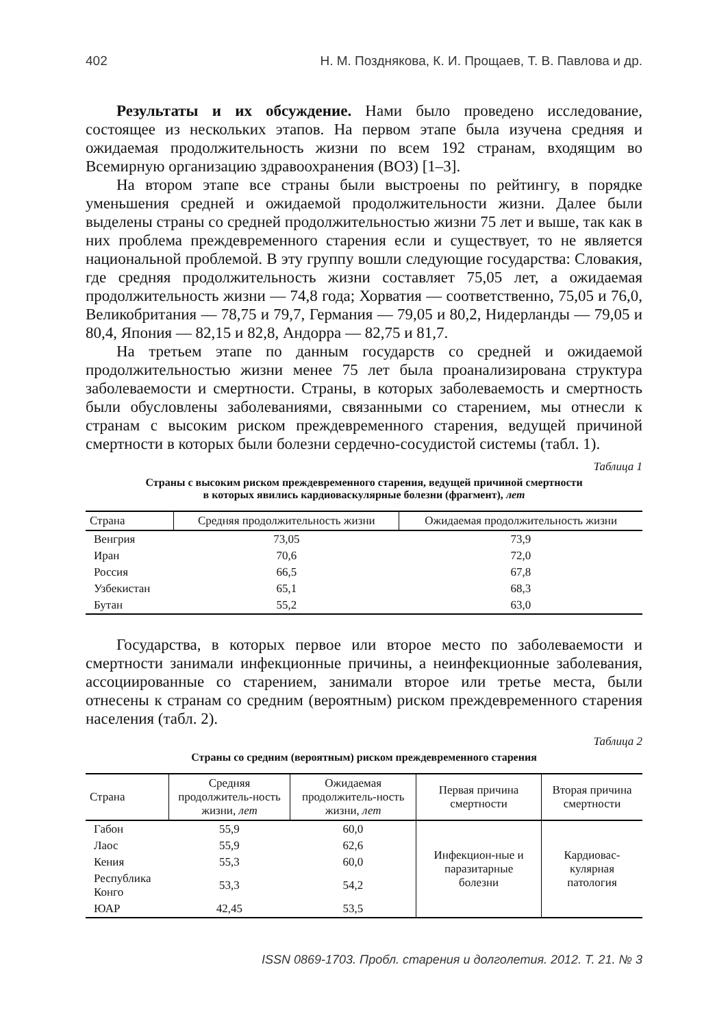402 Н. М. Позднякова, К. И. Прощаев, Т. В. Павлова и др.
Результаты и их обсуждение. Нами было проведено исследование, состоящее из нескольких этапов. На первом этапе была изучена средняя и ожидаемая продолжительность жизни по всем 192 странам, входящим во Всемирную организацию здравоохранения (ВОЗ) [1–3].
На втором этапе все страны были выстроены по рейтингу, в порядке уменьшения средней и ожидаемой продолжительности жизни. Далее были выделены страны со средней продолжительностью жизни 75 лет и выше, так как в них проблема преждевременного старения если и существует, то не является национальной проблемой. В эту группу вошли следующие государства: Словакия, где средняя продолжительность жизни составляет 75,05 лет, а ожидаемая продолжительность жизни — 74,8 года; Хорватия — соответственно, 75,05 и 76,0, Великобритания — 78,75 и 79,7, Германия — 79,05 и 80,2, Нидерланды — 79,05 и 80,4, Япония — 82,15 и 82,8, Андорра — 82,75 и 81,7.
На третьем этапе по данным государств со средней и ожидаемой продолжительностью жизни менее 75 лет была проанализирована структура заболеваемости и смертности. Страны, в которых заболеваемость и смертность были обусловлены заболеваниями, связанными со старением, мы отнесли к странам с высоким риском преждевременного старения, ведущей причиной смертности в которых были болезни сердечно-сосудистой системы (табл. 1).
Таблица 1
Страны с высоким риском преждевременного старения, ведущей причиной смертности
в которых явились кардиоваскулярные болезни (фрагмент), лет
| Страна | Средняя продолжительность жизни | Ожидаемая продолжительность жизни |
| --- | --- | --- |
| Венгрия | 73,05 | 73,9 |
| Иран | 70,6 | 72,0 |
| Россия | 66,5 | 67,8 |
| Узбекистан | 65,1 | 68,3 |
| Бутан | 55,2 | 63,0 |
Государства, в которых первое или второе место по заболеваемости и смертности занимали инфекционные причины, а неинфекционные заболевания, ассоциированные со старением, занимали второе или третье места, были отнесены к странам со средним (вероятным) риском преждевременного старения населения (табл. 2).
Таблица 2
Страны со средним (вероятным) риском преждевременного старения
| Страна | Средняя продолжитель-ность жизни, лет | Ожидаемая продолжитель-ность жизни, лет | Первая причина смертности | Вторая причина смертности |
| --- | --- | --- | --- | --- |
| Габон | 55,9 | 60,0 | Инфекцион-ные и паразитарные болезни | Кардиовас-кулярная патология |
| Лаос | 55,9 | 62,6 | | |
| Кения | 55,3 | 60,0 | | |
| Республика Конго | 53,3 | 54,2 | | |
| ЮАР | 42,45 | 53,5 | | |
ISSN 0869-1703. Пробл. старения и долголетия. 2012. Т. 21. № 3